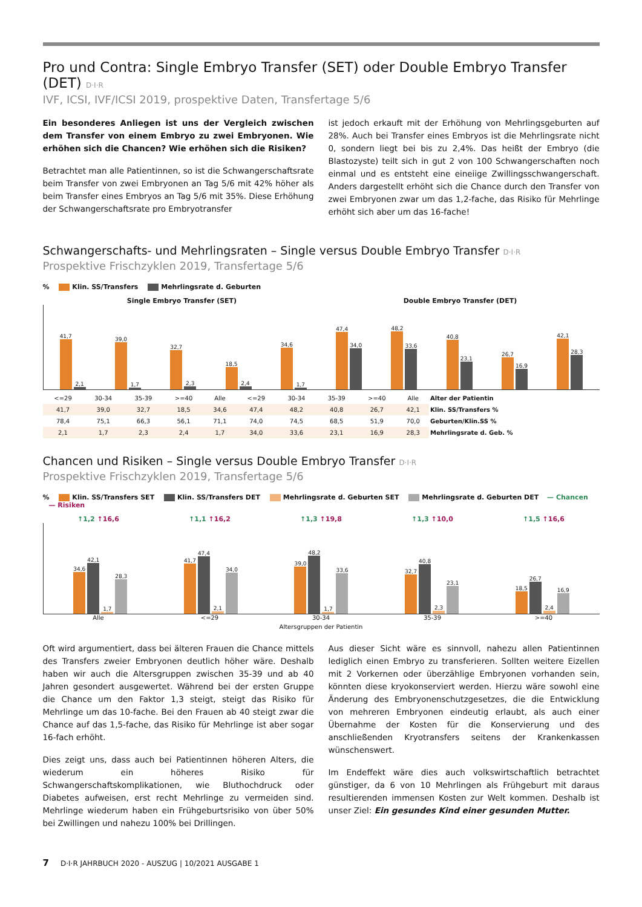Pro und Contra: Single Embryo Transfer (SET) oder Double Embryo Transfer (DET) D·I·R
IVF, ICSI, IVF/ICSI 2019, prospektive Daten, Transfertage 5/6
Ein besonderes Anliegen ist uns der Vergleich zwischen dem Transfer von einem Embryo zu zwei Embryonen. Wie erhöhen sich die Chancen? Wie erhöhen sich die Risiken?
Betrachtet man alle Patientinnen, so ist die Schwangerschaftsrate beim Transfer von zwei Embryonen an Tag 5/6 mit 42% höher als beim Transfer eines Embryos an Tag 5/6 mit 35%. Diese Erhöhung der Schwangerschaftsrate pro Embryotransfer
ist jedoch erkauft mit der Erhöhung von Mehrlingsgeburten auf 28%. Auch bei Transfer eines Embryos ist die Mehrlingsrate nicht 0, sondern liegt bei bis zu 2,4%. Das heißt der Embryo (die Blastozyste) teilt sich in gut 2 von 100 Schwangerschaften noch einmal und es entsteht eine eineiige Zwillingsschwangerschaft. Anders dargestellt erhöht sich die Chance durch den Transfer von zwei Embryonen zwar um das 1,2-fache, das Risiko für Mehrlinge erhöht sich aber um das 16-fache!
Schwangerschafts- und Mehrlingsraten – Single versus Double Embryo Transfer D·I·R
Prospektive Frischzyklen 2019, Transfertage 5/6
% Klin. SS/Transfers Mehrlingsrate d. Geburten
Single Embryo Transfer (SET) Double Embryo Transfer (DET)
41,7
2,1
39,0
1,7
32,7
2,3
18,5
2,4
34,6
1,7
47,4
34,0
48,2
33,6
40,8
23,1
26,7
16,9
42,1
28,3
| <=29 | 30-34 | 35-39 | >=40 | Alle | <=29 | 30-34 | 35-39 | >=40 | Alle | Alter der Patientin |
| 41,7 | 39,0 | 32,7 | 18,5 | 34,6 | 47,4 | 48,2 | 40,8 | 26,7 | 42,1 | Klin. SS/Transfers % |
| 78,4 | 75,1 | 66,3 | 56,1 | 71,1 | 74,0 | 74,5 | 68,5 | 51,9 | 70,0 | Geburten/Klin.SS % |
| 2,1 | 1,7 | 2,3 | 2,4 | 1,7 | 34,0 | 33,6 | 23,1 | 16,9 | 28,3 | Mehrlingsrate d. Geb. % |
Chancen und Risiken – Single versus Double Embryo Transfer D·I·R
Prospektive Frischzyklen 2019, Transfertage 5/6
% Klin. SS/Transfers SET Klin. SS/Transfers DET Mehrlingsrate d. Geburten SET Mehrlingsrate d. Geburten DET — Chancen — Risiken
↑1,2 ↑16,6 ↑1,1 ↑16,2 ↑1,3 ↑19,8 ↑1,3 ↑10,0 ↑1,5 ↑16,6
34,6
42,1
1,7
28,3
41,7
47,4
2,1
34,0
39,0
48,2
1,7
33,6
32,7
40,8
2,3
23,1
18,5
26,7
2,4
16,9
Alle <=29 30-34 35-39 >=40
Altersgruppen der Patientin
Oft wird argumentiert, dass bei älteren Frauen die Chance mittels des Transfers zweier Embryonen deutlich höher wäre. Deshalb haben wir auch die Altersgruppen zwischen 35-39 und ab 40 Jahren gesondert ausgewertet. Während bei der ersten Gruppe die Chance um den Faktor 1,3 steigt, steigt das Risiko für Mehrlinge um das 10-fache. Bei den Frauen ab 40 steigt zwar die Chance auf das 1,5-fache, das Risiko für Mehrlinge ist aber sogar 16-fach erhöht.
Dies zeigt uns, dass auch bei Patientinnen höheren Alters, die wiederum ein höheres Risiko für Schwangerschaftskomplikationen, wie Bluthochdruck oder Diabetes aufweisen, erst recht Mehrlinge zu vermeiden sind. Mehrlinge wiederum haben ein Frühgeburtsrisiko von über 50% bei Zwillingen und nahezu 100% bei Drillingen.
Aus dieser Sicht wäre es sinnvoll, nahezu allen Patientinnen lediglich einen Embryo zu transferieren. Sollten weitere Eizellen mit 2 Vorkernen oder überzählige Embryonen vorhanden sein, könnten diese kryokonserviert werden. Hierzu wäre sowohl eine Änderung des Embryonenschutzgesetzes, die die Entwicklung von mehreren Embryonen eindeutig erlaubt, als auch einer Übernahme der Kosten für die Konservierung und des anschließenden Kryotransfers seitens der Krankenkassen wünschenswert.
Im Endeffekt wäre dies auch volkswirtschaftlich betrachtet günstiger, da 6 von 10 Mehrlingen als Frühgeburt mit daraus resultierenden immensen Kosten zur Welt kommen. Deshalb ist unser Ziel: Ein gesundes Kind einer gesunden Mutter.
7 D·I·R JAHRBUCH 2020 - AUSZUG | 10/2021 AUSGABE 1